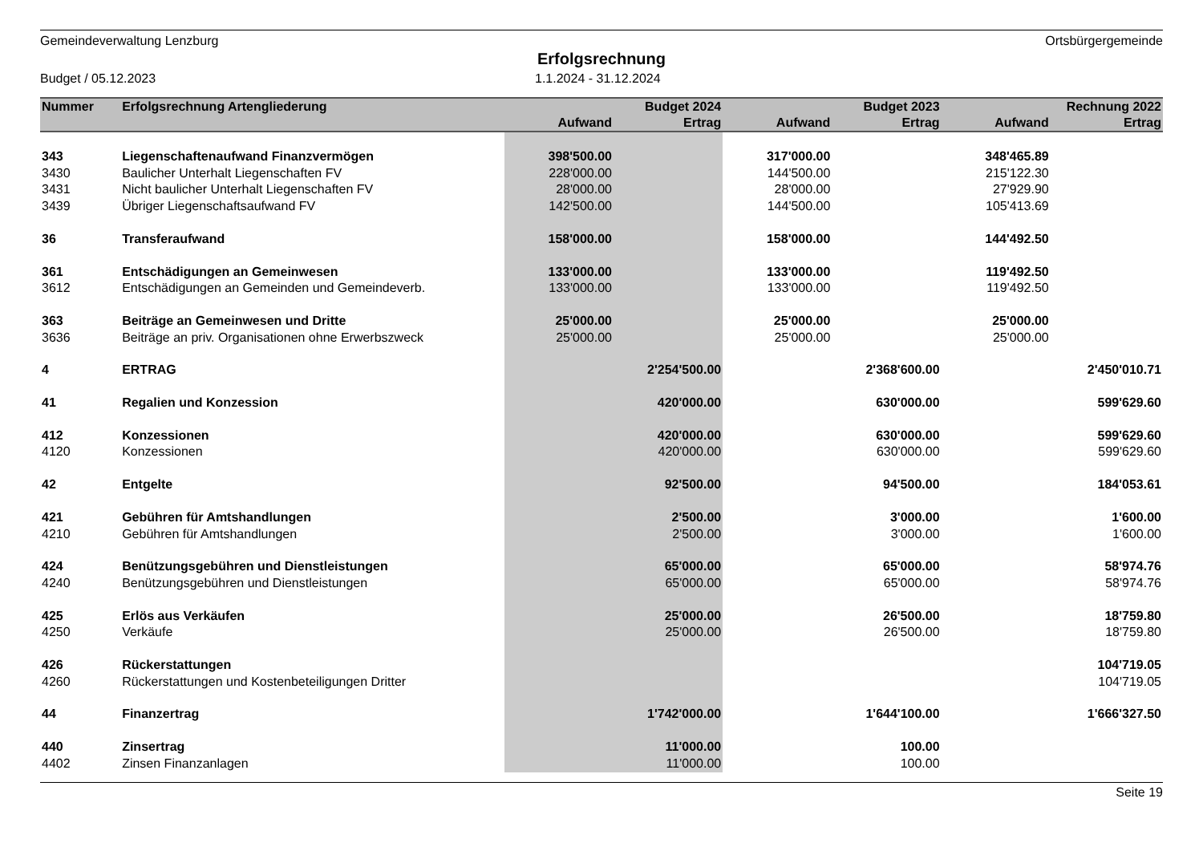Gemeindeverwaltung Lenzburg Ortsbürgergemeinde
Erfolgsrechnung
Budget / 05.12.2023 1.1.2024 - 31.12.2024
| Nummer | Erfolgsrechnung Artengliederung | | Budget 2024 | | Budget 2023 | | Rechnung 2022 |
| --- | --- | --- | --- | --- | --- | --- | --- |
| | | Aufwand | Ertrag | Aufwand | Ertrag | Aufwand | Ertrag |
| 343 | Liegenschaftenaufwand Finanzvermögen | 398'500.00 | | 317'000.00 | | 348'465.89 | |
| 3430 | Baulicher Unterhalt Liegenschaften FV | 228'000.00 | | 144'500.00 | | 215'122.30 | |
| 3431 | Nicht baulicher Unterhalt Liegenschaften FV | 28'000.00 | | 28'000.00 | | 27'929.90 | |
| 3439 | Übriger Liegenschaftsaufwand FV | 142'500.00 | | 144'500.00 | | 105'413.69 | |
| 36 | Transferaufwand | 158'000.00 | | 158'000.00 | | 144'492.50 | |
| 361 | Entschädigungen an Gemeinwesen | 133'000.00 | | 133'000.00 | | 119'492.50 | |
| 3612 | Entschädigungen an Gemeinden und Gemeindeverb. | 133'000.00 | | 133'000.00 | | 119'492.50 | |
| 363 | Beiträge an Gemeinwesen und Dritte | 25'000.00 | | 25'000.00 | | 25'000.00 | |
| 3636 | Beiträge an priv. Organisationen ohne Erwerbszweck | 25'000.00 | | 25'000.00 | | 25'000.00 | |
| 4 | ERTRAG | | 2'254'500.00 | | 2'368'600.00 | | 2'450'010.71 |
| 41 | Regalien und Konzession | | 420'000.00 | | 630'000.00 | | 599'629.60 |
| 412 | Konzessionen | | 420'000.00 | | 630'000.00 | | 599'629.60 |
| 4120 | Konzessionen | | 420'000.00 | | 630'000.00 | | 599'629.60 |
| 42 | Entgelte | | 92'500.00 | | 94'500.00 | | 184'053.61 |
| 421 | Gebühren für Amtshandlungen | | 2'500.00 | | 3'000.00 | | 1'600.00 |
| 4210 | Gebühren für Amtshandlungen | | 2'500.00 | | 3'000.00 | | 1'600.00 |
| 424 | Benützungsgebühren und Dienstleistungen | | 65'000.00 | | 65'000.00 | | 58'974.76 |
| 4240 | Benützungsgebühren und Dienstleistungen | | 65'000.00 | | 65'000.00 | | 58'974.76 |
| 425 | Erlös aus Verkäufen | | 25'000.00 | | 26'500.00 | | 18'759.80 |
| 4250 | Verkäufe | | 25'000.00 | | 26'500.00 | | 18'759.80 |
| 426 | Rückerstattungen | | | | | | 104'719.05 |
| 4260 | Rückerstattungen und Kostenbeteiligungen Dritter | | | | | | 104'719.05 |
| 44 | Finanzertrag | | 1'742'000.00 | | 1'644'100.00 | | 1'666'327.50 |
| 440 | Zinsertrag | | 11'000.00 | | 100.00 | | |
| 4402 | Zinsen Finanzanlagen | | 11'000.00 | | 100.00 | | |
Seite 19